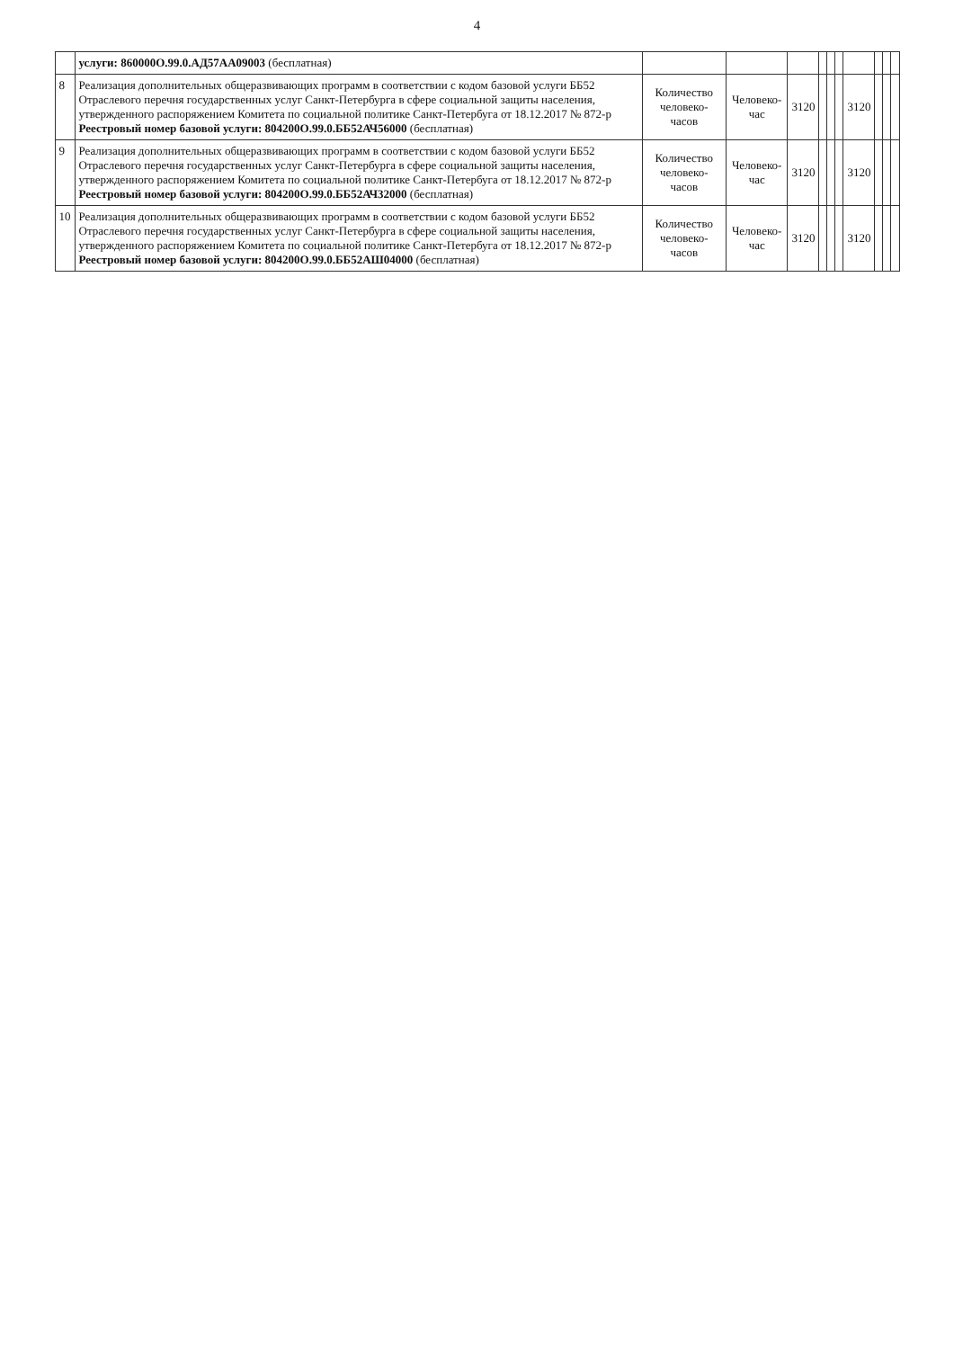4
| | услуги: 860000О.99.0.АД57АА09003 (бесплатная) | | | | | | | | | | |
| 8 | Реализация дополнительных общеразвивающих программ в соответствии с кодом базовой услуги ББ52 Отраслевого перечня государственных услуг Санкт-Петербурга в сфере социальной защиты населения, утвержденного распоряжением Комитета по социальной политике Санкт-Петербуга от 18.12.2017 № 872-р Реестровый номер базовой услуги: 804200О.99.0.ББ52АЧ56000 (бесплатная) | Количество человеко-часов | Человеко-час | 3120 | | | | 3120 | | | |
| 9 | Реализация дополнительных общеразвивающих программ в соответствии с кодом базовой услуги ББ52 Отраслевого перечня государственных услуг Санкт-Петербурга в сфере социальной защиты населения, утвержденного распоряжением Комитета по социальной политике Санкт-Петербуга от 18.12.2017 № 872-р Реестровый номер базовой услуги: 804200О.99.0.ББ52АЧ32000 (бесплатная) | Количество человеко-часов | Человеко-час | 3120 | | | | 3120 | | | |
| 10 | Реализация дополнительных общеразвивающих программ в соответствии с кодом базовой услуги ББ52 Отраслевого перечня государственных услуг Санкт-Петербурга в сфере социальной защиты населения, утвержденного распоряжением Комитета по социальной политике Санкт-Петербуга от 18.12.2017 № 872-р Реестровый номер базовой услуги: 804200О.99.0.ББ52АШ04000 (бесплатная) | Количество человеко-часов | Человеко-час | 3120 | | | | 3120 | | | |